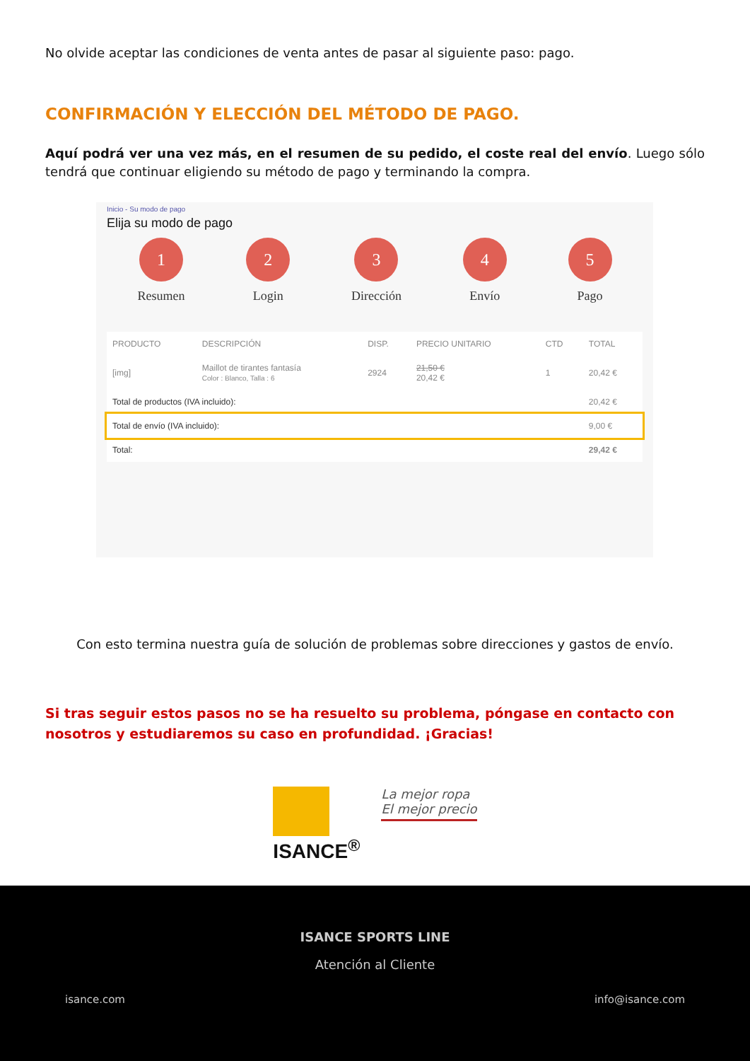No olvide aceptar las condiciones de venta antes de pasar al siguiente paso: pago.
CONFIRMACIÓN Y ELECCIÓN DEL MÉTODO DE PAGO.
Aquí podrá ver una vez más, en el resumen de su pedido, el coste real del envío. Luego sólo tendrá que continuar eligiendo su método de pago y terminando la compra.
Inicio - Su modo de pago
Elija su modo de pago
1
Resumen
2
Login
3
Dirección
4
Envío
5
Pago
| PRODUCTO | DESCRIPCIÓN | DISP. | PRECIO UNITARIO | CTD | TOTAL |
| --- | --- | --- | --- | --- | --- |
| [img] | Maillot de tirantes fantasía Color : Blanco, Talla : 6 | 2924 | 21,50 € 20,42 € | 1 | 20,42 € |
| Total de productos (IVA incluido): | | | | | 20,42 € |
| Total de envío (IVA incluido): | | | | | 9,00 € |
| Total: | | | | | 29,42 € |
Con esto termina nuestra guía de solución de problemas sobre direcciones y gastos de envío.
Si tras seguir estos pasos no se ha resuelto su problema, póngase en contacto con nosotros y estudiaremos su caso en profundidad. ¡Gracias!
ISANCE<sup>®</sup>
La mejor ropa
El mejor precio
ISANCE SPORTS LINE
Atención al Cliente
isance.com info@isance.com